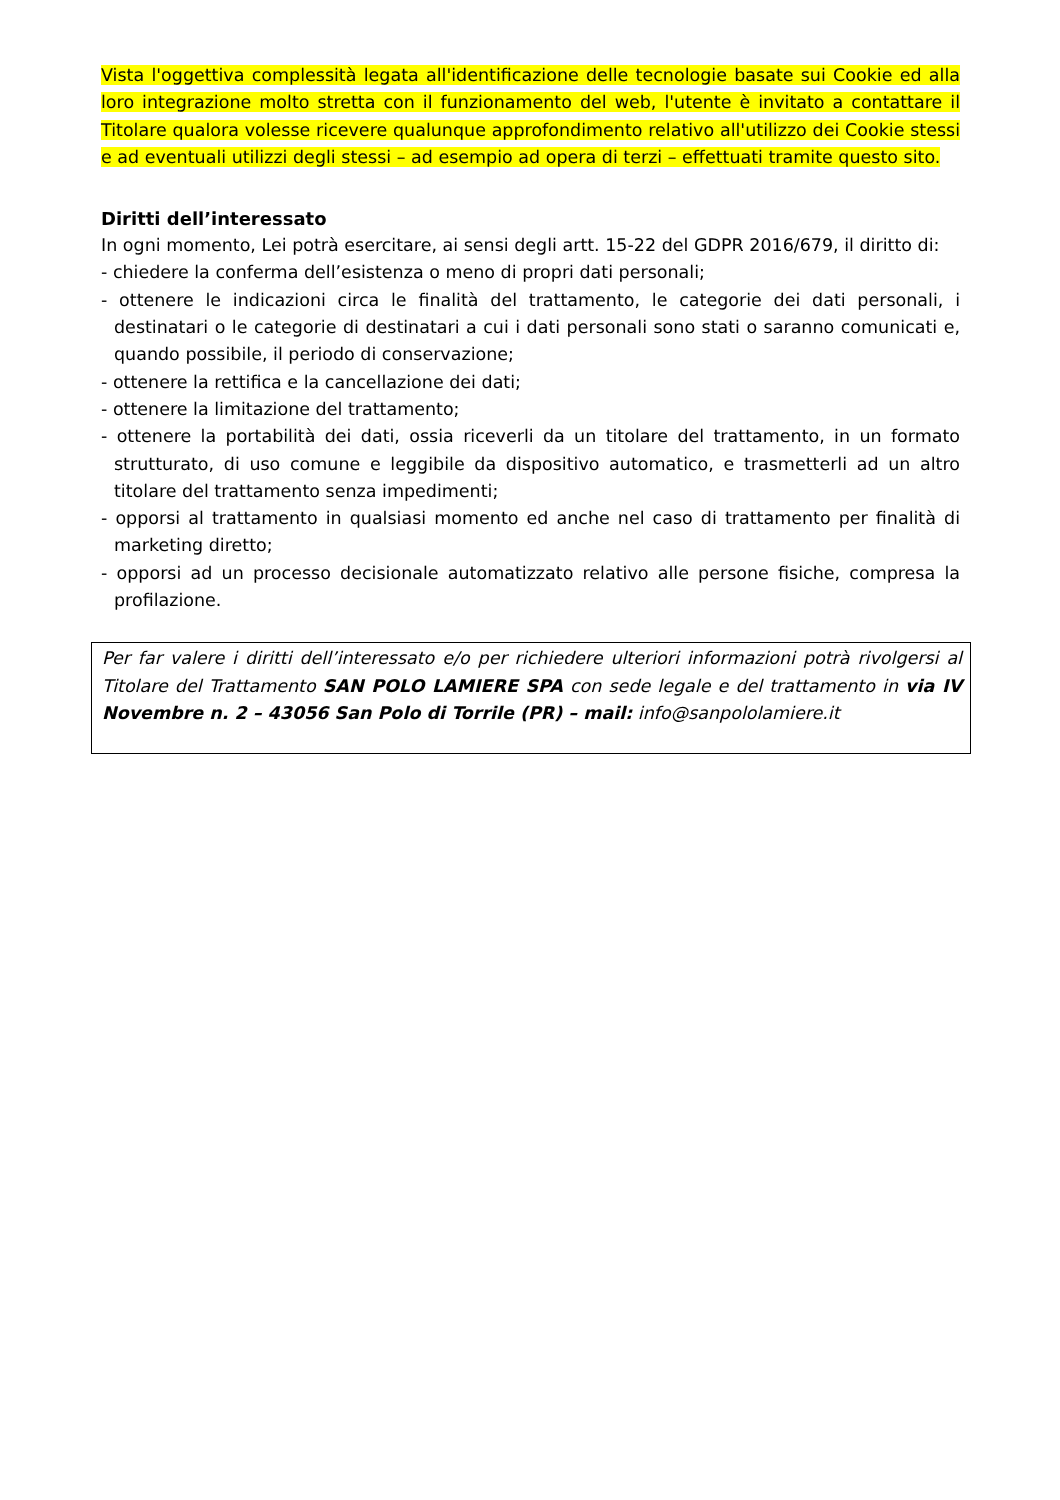Vista l'oggettiva complessità legata all'identificazione delle tecnologie basate sui Cookie ed alla loro integrazione molto stretta con il funzionamento del web, l'utente è invitato a contattare il Titolare qualora volesse ricevere qualunque approfondimento relativo all'utilizzo dei Cookie stessi e ad eventuali utilizzi degli stessi – ad esempio ad opera di terzi – effettuati tramite questo sito.
Diritti dell’interessato
In ogni momento, Lei potrà esercitare, ai sensi degli artt. 15-22 del GDPR 2016/679, il diritto di:
- chiedere la conferma dell’esistenza o meno di propri dati personali;
- ottenere le indicazioni circa le finalità del trattamento, le categorie dei dati personali, i destinatari o le categorie di destinatari a cui i dati personali sono stati o saranno comunicati e, quando possibile, il periodo di conservazione;
- ottenere la rettifica e la cancellazione dei dati;
- ottenere la limitazione del trattamento;
- ottenere la portabilità dei dati, ossia riceverli da un titolare del trattamento, in un formato strutturato, di uso comune e leggibile da dispositivo automatico, e trasmetterli ad un altro titolare del trattamento senza impedimenti;
- opporsi al trattamento in qualsiasi momento ed anche nel caso di trattamento per finalità di marketing diretto;
- opporsi ad un processo decisionale automatizzato relativo alle persone fisiche, compresa la profilazione.
Per far valere i diritti dell’interessato e/o per richiedere ulteriori informazioni potrà rivolgersi al Titolare del Trattamento SAN POLO LAMIERE SPA con sede legale e del trattamento in via IV Novembre n. 2 – 43056 San Polo di Torrile (PR) – mail: info@sanpololamiere.it